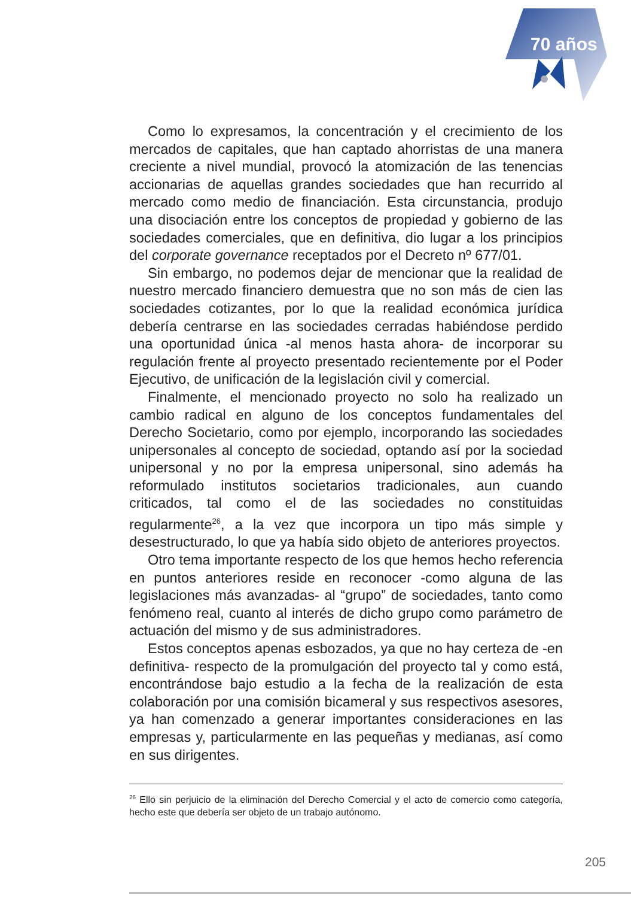70 años
Como lo expresamos, la concentración y el crecimiento de los mercados de capitales, que han captado ahorristas de una manera creciente a nivel mundial, provocó la atomización de las tenencias accionarias de aquellas grandes sociedades que han recurrido al mercado como medio de financiación. Esta circunstancia, produjo una disociación entre los conceptos de propiedad y gobierno de las sociedades comerciales, que en definitiva, dio lugar a los principios del corporate governance receptados por el Decreto nº 677/01.
Sin embargo, no podemos dejar de mencionar que la realidad de nuestro mercado financiero demuestra que no son más de cien las sociedades cotizantes, por lo que la realidad económica jurídica debería centrarse en las sociedades cerradas habiéndose perdido una oportunidad única -al menos hasta ahora- de incorporar su regulación frente al proyecto presentado recientemente por el Poder Ejecutivo, de unificación de la legislación civil y comercial.
Finalmente, el mencionado proyecto no solo ha realizado un cambio radical en alguno de los conceptos fundamentales del Derecho Societario, como por ejemplo, incorporando las sociedades unipersonales al concepto de sociedad, optando así por la sociedad unipersonal y no por la empresa unipersonal, sino además ha reformulado institutos societarios tradicionales, aun cuando criticados, tal como el de las sociedades no constituidas regularmente<sup>26</sup>, a la vez que incorpora un tipo más simple y desestructurado, lo que ya había sido objeto de anteriores proyectos.
Otro tema importante respecto de los que hemos hecho referencia en puntos anteriores reside en reconocer -como alguna de las legislaciones más avanzadas- al “grupo” de sociedades, tanto como fenómeno real, cuanto al interés de dicho grupo como parámetro de actuación del mismo y de sus administradores.
Estos conceptos apenas esbozados, ya que no hay certeza de -en definitiva- respecto de la promulgación del proyecto tal y como está, encontrándose bajo estudio a la fecha de la realización de esta colaboración por una comisión bicameral y sus respectivos asesores, ya han comenzado a generar importantes consideraciones en las empresas y, particularmente en las pequeñas y medianas, así como en sus dirigentes.
<sup>26</sup> Ello sin perjuicio de la eliminación del Derecho Comercial y el acto de comercio como categoría, hecho este que debería ser objeto de un trabajo autónomo.
205